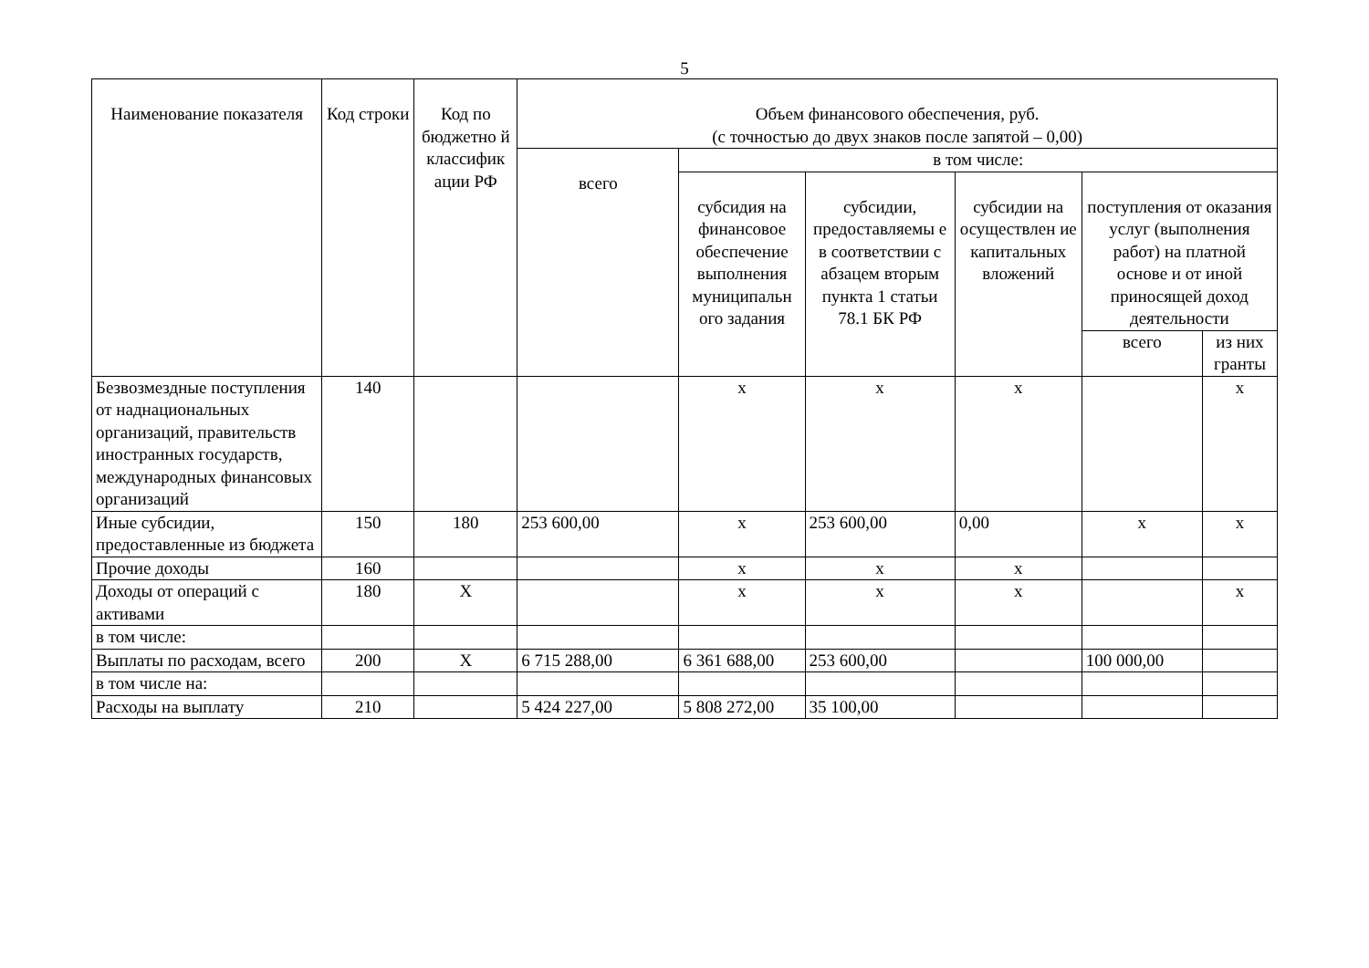5
| Наименование показателя | Код строки | Код по бюджетно й классифик ации РФ | Объем финансового обеспечения, руб. (с точностью до двух знаков после запятой – 0,00) | | | | | |
| --- | --- | --- | --- | --- | --- | --- | --- | --- |
| | | | всего | в том числе: | | | | |
| | | | | субсидия на финансовое обеспечение выполнения муниципальн ого задания | субсидии, предоставляемы е в соответствии с абзацем вторым пункта 1 статьи 78.1 БК РФ | субсидии на осуществлен ие капитальных вложений | поступления от оказания услуг (выполнения работ) на платной основе и от иной приносящей доход деятельности | |
| | | | | | | | всего | из них гранты |
| Безвозмездные поступления от наднациональных организаций, правительств иностранных государств, международных финансовых организаций | 140 | | | x | x | x | | x |
| Иные субсидии, предоставленные из бюджета | 150 | 180 | 253 600,00 | x | 253 600,00 | 0,00 | x | x |
| Прочие доходы | 160 | | | x | x | x | | |
| Доходы от операций с активами | 180 | X | | x | x | x | | x |
| в том числе: | | | | | | | | |
| Выплаты по расходам, всего | 200 | X | 6 715 288,00 | 6 361 688,00 | 253 600,00 | | 100 000,00 | |
| в том числе на: | | | | | | | | |
| Расходы на выплату | 210 | | 5 424 227,00 | 5 808 272,00 | 35 100,00 | | | |